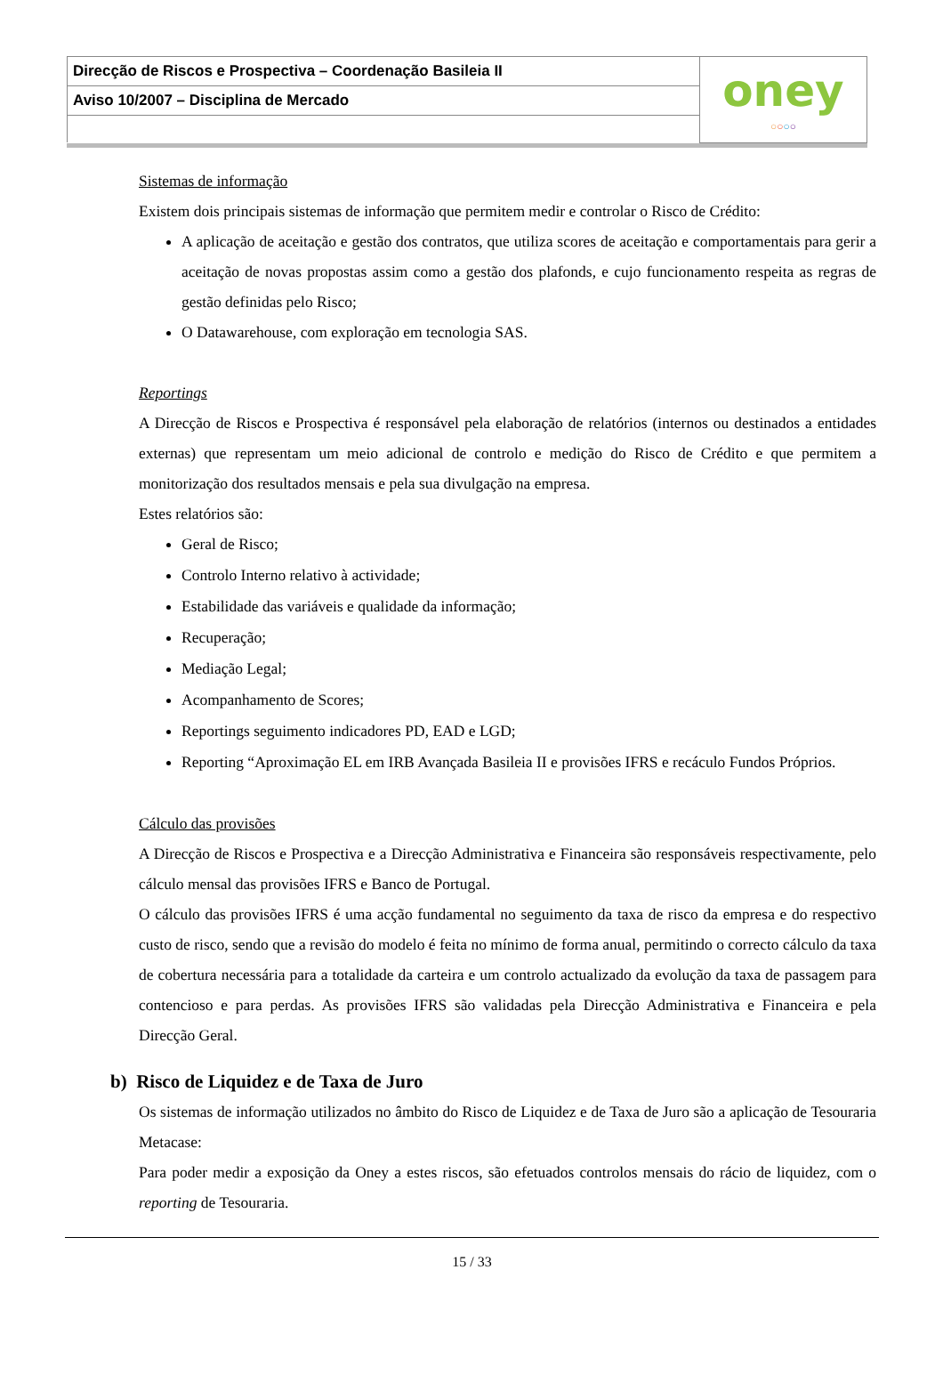| Direcção de Riscos e Prospectiva – Coordenação Basileia II | oney ○ ○ ○ ○ |
| Aviso 10/2007 – Disciplina de Mercado | |
Sistemas de informação
Existem dois principais sistemas de informação que permitem medir e controlar o Risco de Crédito:
A aplicação de aceitação e gestão dos contratos, que utiliza scores de aceitação e comportamentais para gerir a aceitação de novas propostas assim como a gestão dos plafonds, e cujo funcionamento respeita as regras de gestão definidas pelo Risco;
O Datawarehouse, com exploração em tecnologia SAS.
Reportings
A Direcção de Riscos e Prospectiva é responsável pela elaboração de relatórios (internos ou destinados a entidades externas) que representam um meio adicional de controlo e medição do Risco de Crédito e que permitem a monitorização dos resultados mensais e pela sua divulgação na empresa.
Estes relatórios são:
Geral de Risco;
Controlo Interno relativo à actividade;
Estabilidade das variáveis e qualidade da informação;
Recuperação;
Mediação Legal;
Acompanhamento de Scores;
Reportings seguimento indicadores PD, EAD e LGD;
Reporting “Aproximação EL em IRB Avançada Basileia II e provisões IFRS e recáculo Fundos Próprios.
Cálculo das provisões
A Direcção de Riscos e Prospectiva e a Direcção Administrativa e Financeira são responsáveis respectivamente, pelo cálculo mensal das provisões IFRS e Banco de Portugal.
O cálculo das provisões IFRS é uma acção fundamental no seguimento da taxa de risco da empresa e do respectivo custo de risco, sendo que a revisão do modelo é feita no mínimo de forma anual, permitindo o correcto cálculo da taxa de cobertura necessária para a totalidade da carteira e um controlo actualizado da evolução da taxa de passagem para contencioso e para perdas. As provisões IFRS são validadas pela Direcção Administrativa e Financeira e pela Direcção Geral.
b) Risco de Liquidez e de Taxa de Juro
Os sistemas de informação utilizados no âmbito do Risco de Liquidez e de Taxa de Juro são a aplicação de Tesouraria Metacase:
Para poder medir a exposição da Oney a estes riscos, são efetuados controlos mensais do rácio de liquidez, com o reporting de Tesouraria.
15 / 33